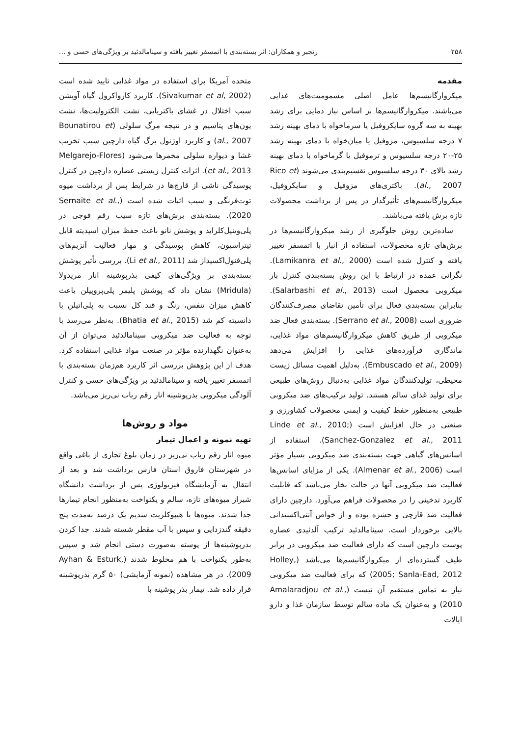۲۵۸ رنجبر و همکاران: اثر بسته‌بندی با اتمسفر تغییر یافته و سینامالدئید بر ویژگی‌های حسی و ...
مقدمه
میکروارگانیسم‌ها عامل اصلی مسمومیت‌های غذایی می‌باشند. میکروارگانیسم‌ها بر اساس نیاز دمایی برای رشد بهینه به سه گروه سایکروفیل یا سرماخواه با دمای بهینه رشد ۷ درجه سلسیوس، مزوفیل یا میان‌خواه با دمای بهینه رشد ۲۵-۲۰ درجه سلسیوس و ترموفیل یا گرماخواه با دمای بهینه رشد بالای ۳۰ درجه سلسیوس تقسیم‌بندی می‌شوند (Rico et al., 2007). باکتری‌های مزوفیل و سایکروفیل، میکروارگانیسم‌های تأثیرگذار در پس از برداشت محصولات تازه برش یافته می‌باشند.
ساده‌ترین روش جلوگیری از رشد میکروارگانیسم‌ها در برش‌های تازه محصولات، استفاده از انبار با اتمسفر تغییر یافته و کنترل شده است (Lamikanra et al., 2000). نگرانی عمده در ارتباط با این روش بسته‌بندی کنترل بار میکروبی محصول است (Salarbashi et al., 2013). بنابراین بسته‌بندی فعال برای تأمین تقاضای مصرف‌کنندگان ضروری است (Serrano et al., 2008). بسته‌بندی فعال ضد میکروبی از طریق کاهش میکروارگانیسم‌های مواد غذایی، ماندگاری فرآورده‌های غذایی را افزایش می‌دهد (Embuscado et al., 2009). به‌دلیل اهمیت مسائل زیست محیطی، تولیدکنندگان مواد غذایی به‌دنبال روش‌های طبیعی برای تولید غذای سالم هستند. تولید ترکیب‌های ضد میکروبی طبیعی به‌منظور حفظ کیفیت و ایمنی محصولات کشاورزی و صنعتی در حال افزایش است (Linde et al., 2010; Sanchez-Gonzalez et al., 2011). استفاده از اسانس‌های گیاهی جهت بسته‌بندی ضد میکروبی بسیار مؤثر است (Almenar et al., 2006). یکی از مزایای اسانس‌ها فعالیت ضد میکروبی آنها در حالت بخار می‌باشد که قابلیت کاربرد تدخینی را در محصولات فراهم می‌آورد. دارچین دارای فعالیت ضد قارچی و حشره بوده و از خواص آنتی‌اکسیدانی بالایی برخوردار است. سینامالدئید ترکیب آلدئیدی عصاره پوست دارچین است که دارای فعالیت ضد میکروبی در برابر طیف گسترده‌ای از میکروارگانیسم‌ها می‌باشد (Holley, 2005; Sanla-Ead, 2012) که برای فعالیت ضد میکروبی نیاز به تماس مستقیم آن نیست (Amalaradjou et al., 2010) و به‌عنوان یک ماده سالم توسط سازمان غذا و دارو ایالات
متحده آمریکا برای استفاده در مواد غذایی تایید شده است (Sivakumar et al, 2002). کاربرد کارواکرول گیاه آویشن سبب اختلال در غشای باکتریایی، نشت الکترولیت‌ها، نشت یون‌های پتاسیم و در نتیجه مرگ سلولی (Bounatirou et al., 2007) و کاربرد اوژنول برگ گیاه دارچین سبب تخریب غشا و دیواره سلولی مخمرها می‌شود (Melgarejo-Flores et al., 2013). اثرات کنترل زیستی عصاره دارچین در کنترل پوسیدگی ناشی از قارچ‌ها در شرایط پس از برداشت میوه توت‌فرنگی و سیب اثبات شده است (Sernaite et al., 2020). بسته‌بندی برش‌های تازه سیب رقم فوجی در پلی‌وینیل‌کلراید و پوشش نانو باعث حفظ میزان اسیدیته قابل تیتراسیون، کاهش پوسیدگی و مهار فعالیت آنزیم‌های پلی‌فنول‌اکسیداز شد (Li et al., 2011). بررسی تأثیر پوشش بسته‌بندی بر ویژگی‌های کیفی بذرپوشینه انار مریدولا (Mridula) نشان داد که پوشش پلیمر پلی‌پروپیلن باعث کاهش میزان تنفس، رنگ و قند کل نسبت به پلی‌اتیلن با دانسیته کم شد (Bhatia et al., 2015). به‌نظر می‌رسد با توجه به فعالیت ضد میکروبی سینامالدئید می‌توان از آن به‌عنوان نگهدارنده مؤثر در صنعت مواد غذایی استفاده کرد. هدف از این پژوهش بررسی اثر کاربرد هم‌زمان بسته‌بندی با اتمسفر تغییر یافته و سینامالدئید بر ویژگی‌های حسی و کنترل آلودگی میکروبی بذرپوشینه انار رقم رباب نی‌ریز می‌باشد.
مواد و روش‌ها
تهیه نمونه و اعمال تیمار
میوه انار رقم رباب نی‌ریز در زمان بلوغ تجاری از باغی واقع در شهرستان فاروق استان فارس برداشت شد و بعد از انتقال به آزمایشگاه فیزیولوژی پس از برداشت دانشگاه شیراز میوه‌های تازه، سالم و یکنواخت به‌منظور انجام تیمارها جدا شدند. میوه‌ها با هیپوکلریت سدیم یک درصد به‌مدت پنج دقیقه گندزدایی و سپس با آب مقطر شسته شدند. جدا کردن بذرپوشینه‌ها از پوسته به‌صورت دستی انجام شد و سپس به‌طور یکنواخت با هم مخلوط شدند (Ayhan & Esturk, 2009). در هر مشاهده (نمونه آزمایشی) ۵۰ گرم بذرپوشینه قرار داده شد. تیمار بذر پوشینه با